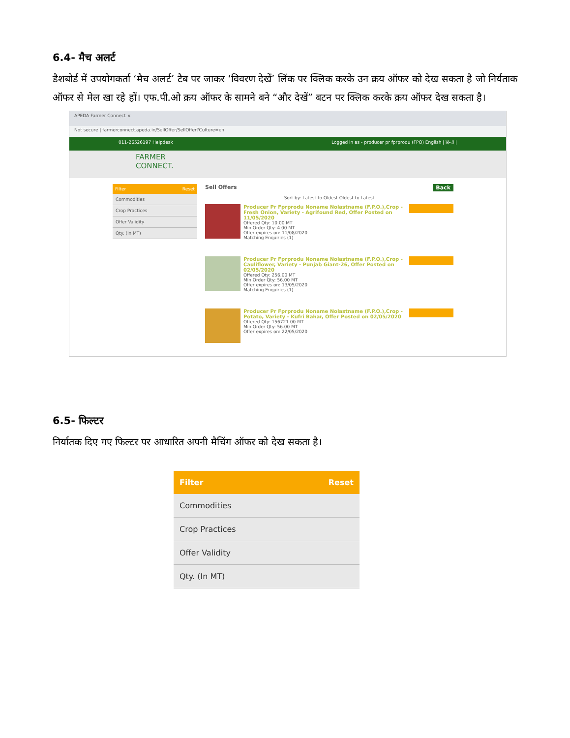6.4- मैच अलर्ट
डैशबोर्ड में उपयोगकर्ता ‘मैच अलर्ट’ टैब पर जाकर ‘विवरण देखें’ लिंक पर क्लिक करके उन क्रय ऑफर को देख सकता है जो निर्यताक ऑफर से मेल खा रहे हों। एफ.पी.ओ क्रय ऑफर के सामने बने “और देखें” बटन पर क्लिक करके क्रय ऑफर देख सकता है।
APEDA Farmer Connect ×
Not secure | farmerconnect.apeda.in/SellOffer/SellOffer?Culture=en
011-26526197 Helpdesk Logged in as - producer pr fprprodu (FPO) English | हिन्दी |
FARMER
CONNECT.
Filter Reset
Commodities
Crop Practices
Offer Validity
Qty. (In MT)
Sell Offers Back
Sort by: Latest to Oldest Oldest to Latest
Producer Pr Fprprodu Noname Nolastname (F.P.O.),Crop - Fresh Onion, Variety - Agrifound Red, Offer Posted on 11/05/2020
Offered Qty: 10.00 MT
Min.Order Qty: 4.00 MT
Offer expires on: 11/08/2020
Matching Enquiries (1)
Producer Pr Fprprodu Noname Nolastname (F.P.O.),Crop - Cauliflower, Variety - Punjab Giant-26, Offer Posted on 02/05/2020
Offered Qty: 256.00 MT
Min.Order Qty: 56.00 MT
Offer expires on: 13/05/2020
Matching Enquiries (1)
Producer Pr Fprprodu Noname Nolastname (F.P.O.),Crop - Potato, Variety - Kufri Bahar, Offer Posted on 02/05/2020
Offered Qty: 156721.00 MT
Min.Order Qty: 56.00 MT
Offer expires on: 22/05/2020
6.5- फिल्टर
निर्यातक दिए गए फिल्टर पर आधारित अपनी मैचिंग ऑफर को देख सकता है।
Filter Reset
Commodities
Crop Practices
Offer Validity
Qty. (In MT)